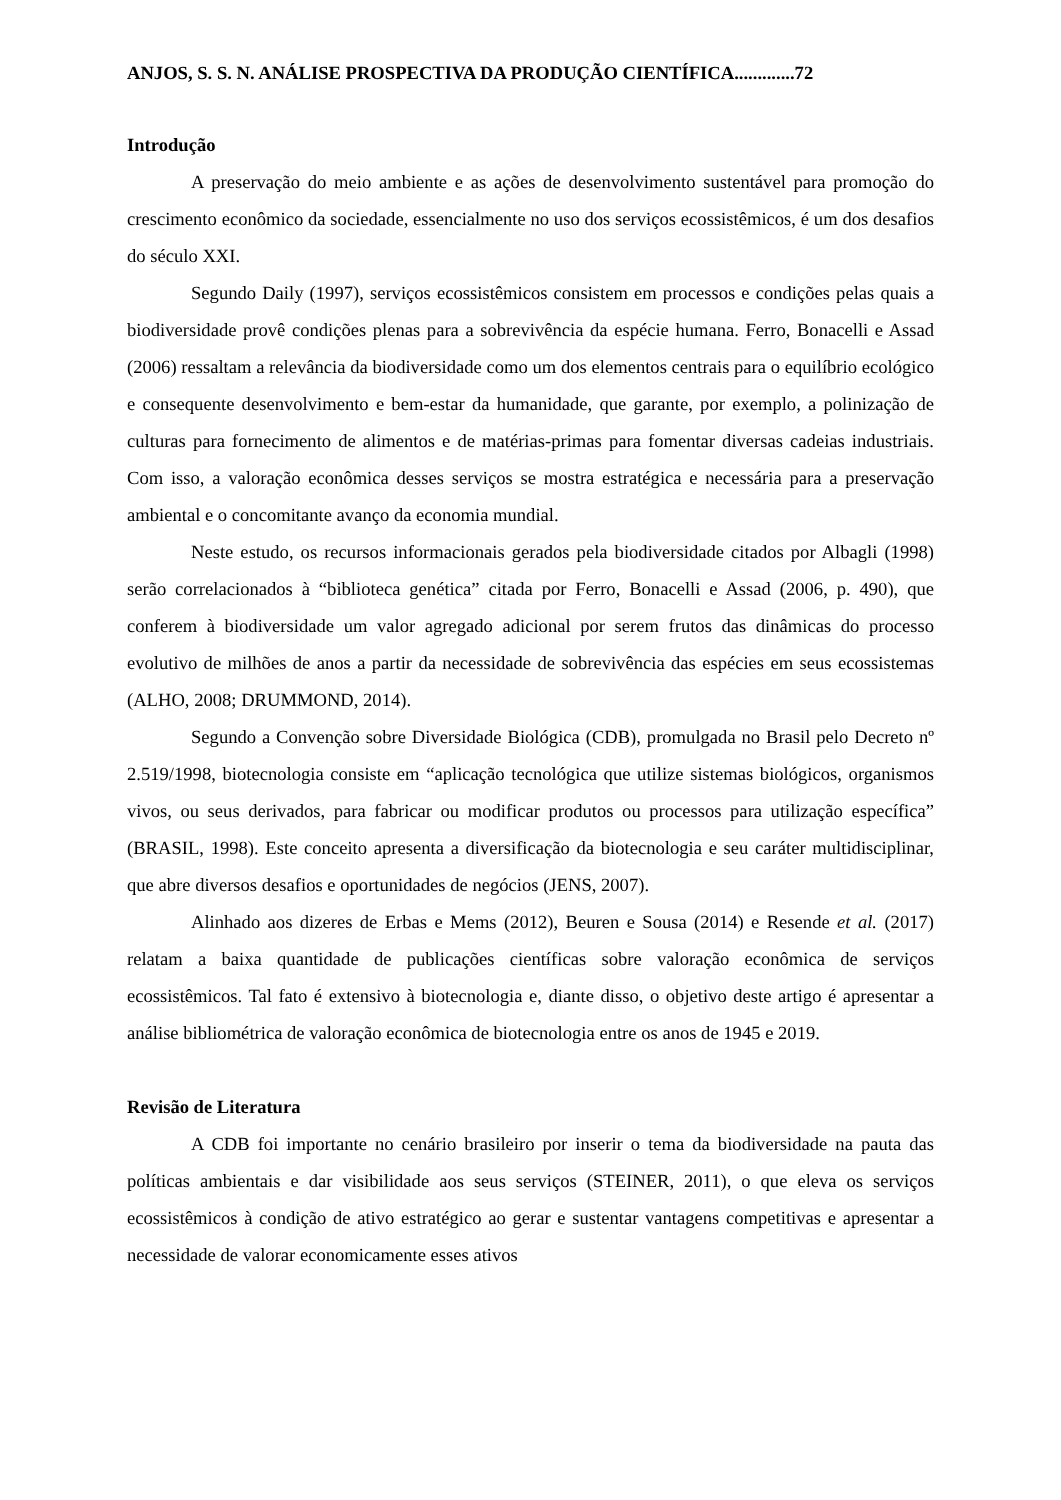ANJOS, S. S. N. ANÁLISE PROSPECTIVA DA PRODUÇÃO CIENTÍFICA.............72
Introdução
A preservação do meio ambiente e as ações de desenvolvimento sustentável para promoção do crescimento econômico da sociedade, essencialmente no uso dos serviços ecossistêmicos, é um dos desafios do século XXI.
Segundo Daily (1997), serviços ecossistêmicos consistem em processos e condições pelas quais a biodiversidade provê condições plenas para a sobrevivência da espécie humana. Ferro, Bonacelli e Assad (2006) ressaltam a relevância da biodiversidade como um dos elementos centrais para o equilíbrio ecológico e consequente desenvolvimento e bem-estar da humanidade, que garante, por exemplo, a polinização de culturas para fornecimento de alimentos e de matérias-primas para fomentar diversas cadeias industriais. Com isso, a valoração econômica desses serviços se mostra estratégica e necessária para a preservação ambiental e o concomitante avanço da economia mundial.
Neste estudo, os recursos informacionais gerados pela biodiversidade citados por Albagli (1998) serão correlacionados à “biblioteca genética” citada por Ferro, Bonacelli e Assad (2006, p. 490), que conferem à biodiversidade um valor agregado adicional por serem frutos das dinâmicas do processo evolutivo de milhões de anos a partir da necessidade de sobrevivência das espécies em seus ecossistemas (ALHO, 2008; DRUMMOND, 2014).
Segundo a Convenção sobre Diversidade Biológica (CDB), promulgada no Brasil pelo Decreto nº 2.519/1998, biotecnologia consiste em “aplicação tecnológica que utilize sistemas biológicos, organismos vivos, ou seus derivados, para fabricar ou modificar produtos ou processos para utilização específica” (BRASIL, 1998). Este conceito apresenta a diversificação da biotecnologia e seu caráter multidisciplinar, que abre diversos desafios e oportunidades de negócios (JENS, 2007).
Alinhado aos dizeres de Erbas e Mems (2012), Beuren e Sousa (2014) e Resende et al. (2017) relatam a baixa quantidade de publicações científicas sobre valoração econômica de serviços ecossistêmicos. Tal fato é extensivo à biotecnologia e, diante disso, o objetivo deste artigo é apresentar a análise bibliométrica de valoração econômica de biotecnologia entre os anos de 1945 e 2019.
Revisão de Literatura
A CDB foi importante no cenário brasileiro por inserir o tema da biodiversidade na pauta das políticas ambientais e dar visibilidade aos seus serviços (STEINER, 2011), o que eleva os serviços ecossistêmicos à condição de ativo estratégico ao gerar e sustentar vantagens competitivas e apresentar a necessidade de valorar economicamente esses ativos